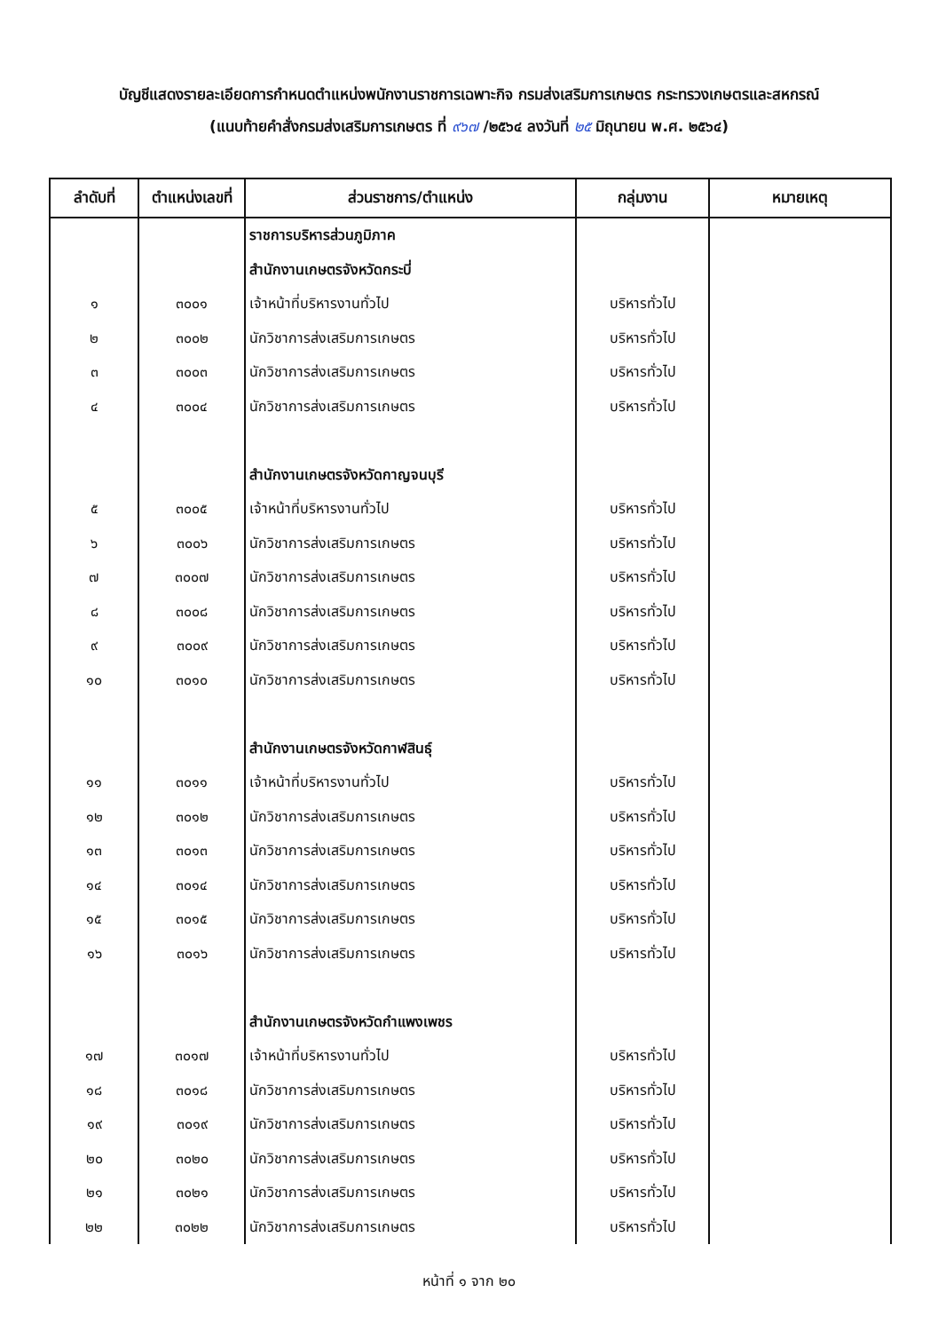บัญชีแสดงรายละเอียดการกำหนดตำแหน่งพนักงานราชการเฉพาะกิจ กรมส่งเสริมการเกษตร กระทรวงเกษตรและสหกรณ์
(แนบท้ายคำสั่งกรมส่งเสริมการเกษตร ที่ ๙๖๗ /๒๕๖๔ ลงวันที่ ๒๕ มิถุนายน พ.ศ. ๒๕๖๔)
| ลำดับที่ | ตำแหน่งเลขที่ | ส่วนราชการ/ตำแหน่ง | กลุ่มงาน | หมายเหตุ |
| --- | --- | --- | --- | --- |
| | | ราชการบริหารส่วนภูมิภาค | | |
| | | สำนักงานเกษตรจังหวัดกระบี่ | | |
| ๑ | ๓๐๐๑ | เจ้าหน้าที่บริหารงานทั่วไป | บริหารทั่วไป | |
| ๒ | ๓๐๐๒ | นักวิชาการส่งเสริมการเกษตร | บริหารทั่วไป | |
| ๓ | ๓๐๐๓ | นักวิชาการส่งเสริมการเกษตร | บริหารทั่วไป | |
| ๔ | ๓๐๐๔ | นักวิชาการส่งเสริมการเกษตร | บริหารทั่วไป | |
| | | สำนักงานเกษตรจังหวัดกาญจนบุรี | | |
| ๕ | ๓๐๐๕ | เจ้าหน้าที่บริหารงานทั่วไป | บริหารทั่วไป | |
| ๖ | ๓๐๐๖ | นักวิชาการส่งเสริมการเกษตร | บริหารทั่วไป | |
| ๗ | ๓๐๐๗ | นักวิชาการส่งเสริมการเกษตร | บริหารทั่วไป | |
| ๘ | ๓๐๐๘ | นักวิชาการส่งเสริมการเกษตร | บริหารทั่วไป | |
| ๙ | ๓๐๐๙ | นักวิชาการส่งเสริมการเกษตร | บริหารทั่วไป | |
| ๑๐ | ๓๐๑๐ | นักวิชาการส่งเสริมการเกษตร | บริหารทั่วไป | |
| | | สำนักงานเกษตรจังหวัดกาฬสินธุ์ | | |
| ๑๑ | ๓๐๑๑ | เจ้าหน้าที่บริหารงานทั่วไป | บริหารทั่วไป | |
| ๑๒ | ๓๐๑๒ | นักวิชาการส่งเสริมการเกษตร | บริหารทั่วไป | |
| ๑๓ | ๓๐๑๓ | นักวิชาการส่งเสริมการเกษตร | บริหารทั่วไป | |
| ๑๔ | ๓๐๑๔ | นักวิชาการส่งเสริมการเกษตร | บริหารทั่วไป | |
| ๑๕ | ๓๐๑๕ | นักวิชาการส่งเสริมการเกษตร | บริหารทั่วไป | |
| ๑๖ | ๓๐๑๖ | นักวิชาการส่งเสริมการเกษตร | บริหารทั่วไป | |
| | | สำนักงานเกษตรจังหวัดกำแพงเพชร | | |
| ๑๗ | ๓๐๑๗ | เจ้าหน้าที่บริหารงานทั่วไป | บริหารทั่วไป | |
| ๑๘ | ๓๐๑๘ | นักวิชาการส่งเสริมการเกษตร | บริหารทั่วไป | |
| ๑๙ | ๓๐๑๙ | นักวิชาการส่งเสริมการเกษตร | บริหารทั่วไป | |
| ๒๐ | ๓๐๒๐ | นักวิชาการส่งเสริมการเกษตร | บริหารทั่วไป | |
| ๒๑ | ๓๐๒๑ | นักวิชาการส่งเสริมการเกษตร | บริหารทั่วไป | |
| ๒๒ | ๓๐๒๒ | นักวิชาการส่งเสริมการเกษตร | บริหารทั่วไป | |
หน้าที่ ๑ จาก ๒๐